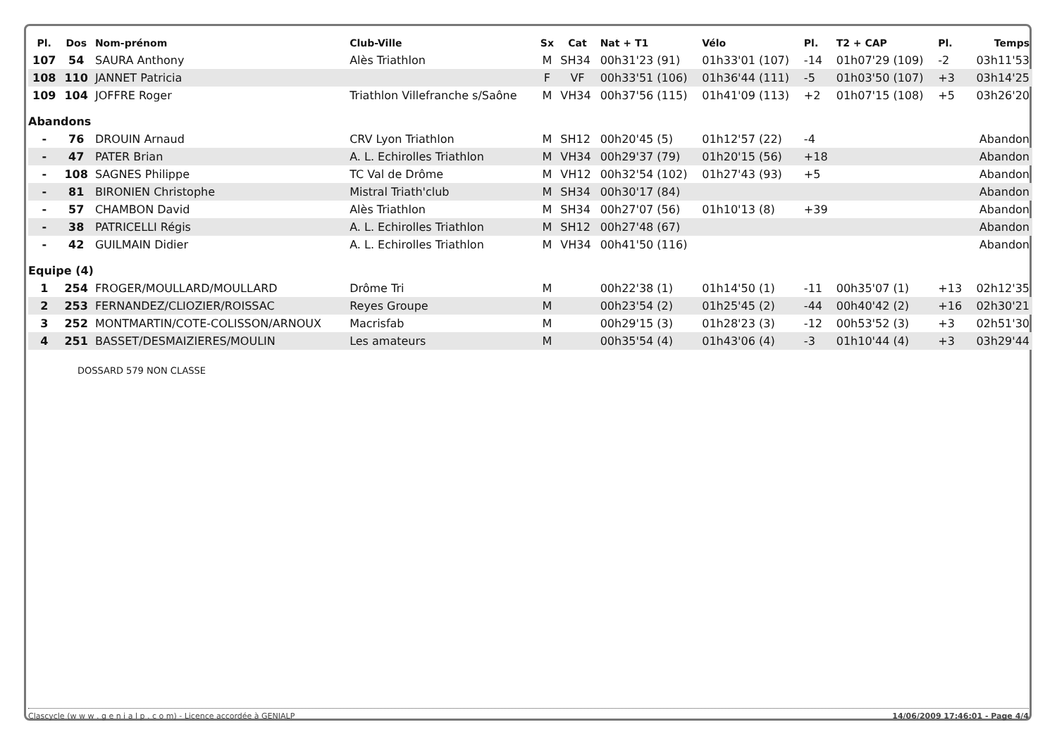| Pl. | Dos | Nom-prénom | Club-Ville | Sx | Cat | Nat + T1 | Vélo | Pl. | T2 + CAP | Pl. | Temps |
| --- | --- | --- | --- | --- | --- | --- | --- | --- | --- | --- | --- |
| 107 | 54 | SAURA Anthony | Alès Triathlon | M | SH34 | 00h31'23 (91) | 01h33'01 (107) | -14 | 01h07'29 (109) | -2 | 03h11'53 |
| 108 | 110 | JANNET Patricia | | F | VF | 00h33'51 (106) | 01h36'44 (111) | -5 | 01h03'50 (107) | +3 | 03h14'25 |
| 109 | 104 | JOFFRE Roger | Triathlon Villefranche s/Saône | M | VH34 | 00h37'56 (115) | 01h41'09 (113) | +2 | 01h07'15 (108) | +5 | 03h26'20 |
| Abandons | | | | | | | | | | | |
| - | 76 | DROUIN Arnaud | CRV Lyon Triathlon | M | SH12 | 00h20'45 (5) | 01h12'57 (22) | -4 | | | Abandon |
| - | 47 | PATER Brian | A. L. Echirolles Triathlon | M | VH34 | 00h29'37 (79) | 01h20'15 (56) | +18 | | | Abandon |
| - | 108 | SAGNES Philippe | TC Val de Drôme | M | VH12 | 00h32'54 (102) | 01h27'43 (93) | +5 | | | Abandon |
| - | 81 | BIRONIEN Christophe | Mistral Triath'club | M | SH34 | 00h30'17 (84) | | | | | Abandon |
| - | 57 | CHAMBON David | Alès Triathlon | M | SH34 | 00h27'07 (56) | 01h10'13 (8) | +39 | | | Abandon |
| - | 38 | PATRICELLI Régis | A. L. Echirolles Triathlon | M | SH12 | 00h27'48 (67) | | | | | Abandon |
| - | 42 | GUILMAIN Didier | A. L. Echirolles Triathlon | M | VH34 | 00h41'50 (116) | | | | | Abandon |
| Equipe (4) | | | | | | | | | | | |
| 1 | 254 | FROGER/MOULLARD/MOULLARD | Drôme Tri | M | | 00h22'38 (1) | 01h14'50 (1) | -11 | 00h35'07 (1) | +13 | 02h12'35 |
| 2 | 253 | FERNANDEZ/CLIOZIER/ROISSAC | Reyes Groupe | M | | 00h23'54 (2) | 01h25'45 (2) | -44 | 00h40'42 (2) | +16 | 02h30'21 |
| 3 | 252 | MONTMARTIN/COTE-COLISSON/ARNOUX | Macrisfab | M | | 00h29'15 (3) | 01h28'23 (3) | -12 | 00h53'52 (3) | +3 | 02h51'30 |
| 4 | 251 | BASSET/DESMAIZIERES/MOULIN | Les amateurs | M | | 00h35'54 (4) | 01h43'06 (4) | -3 | 01h10'44 (4) | +3 | 03h29'44 |
DOSSARD 579 NON CLASSE
Clascycle (w w w . g e n i a l p . c o m) - Licence accordée à GENIALP 14/06/2009 17:46:01 - Page 4/4